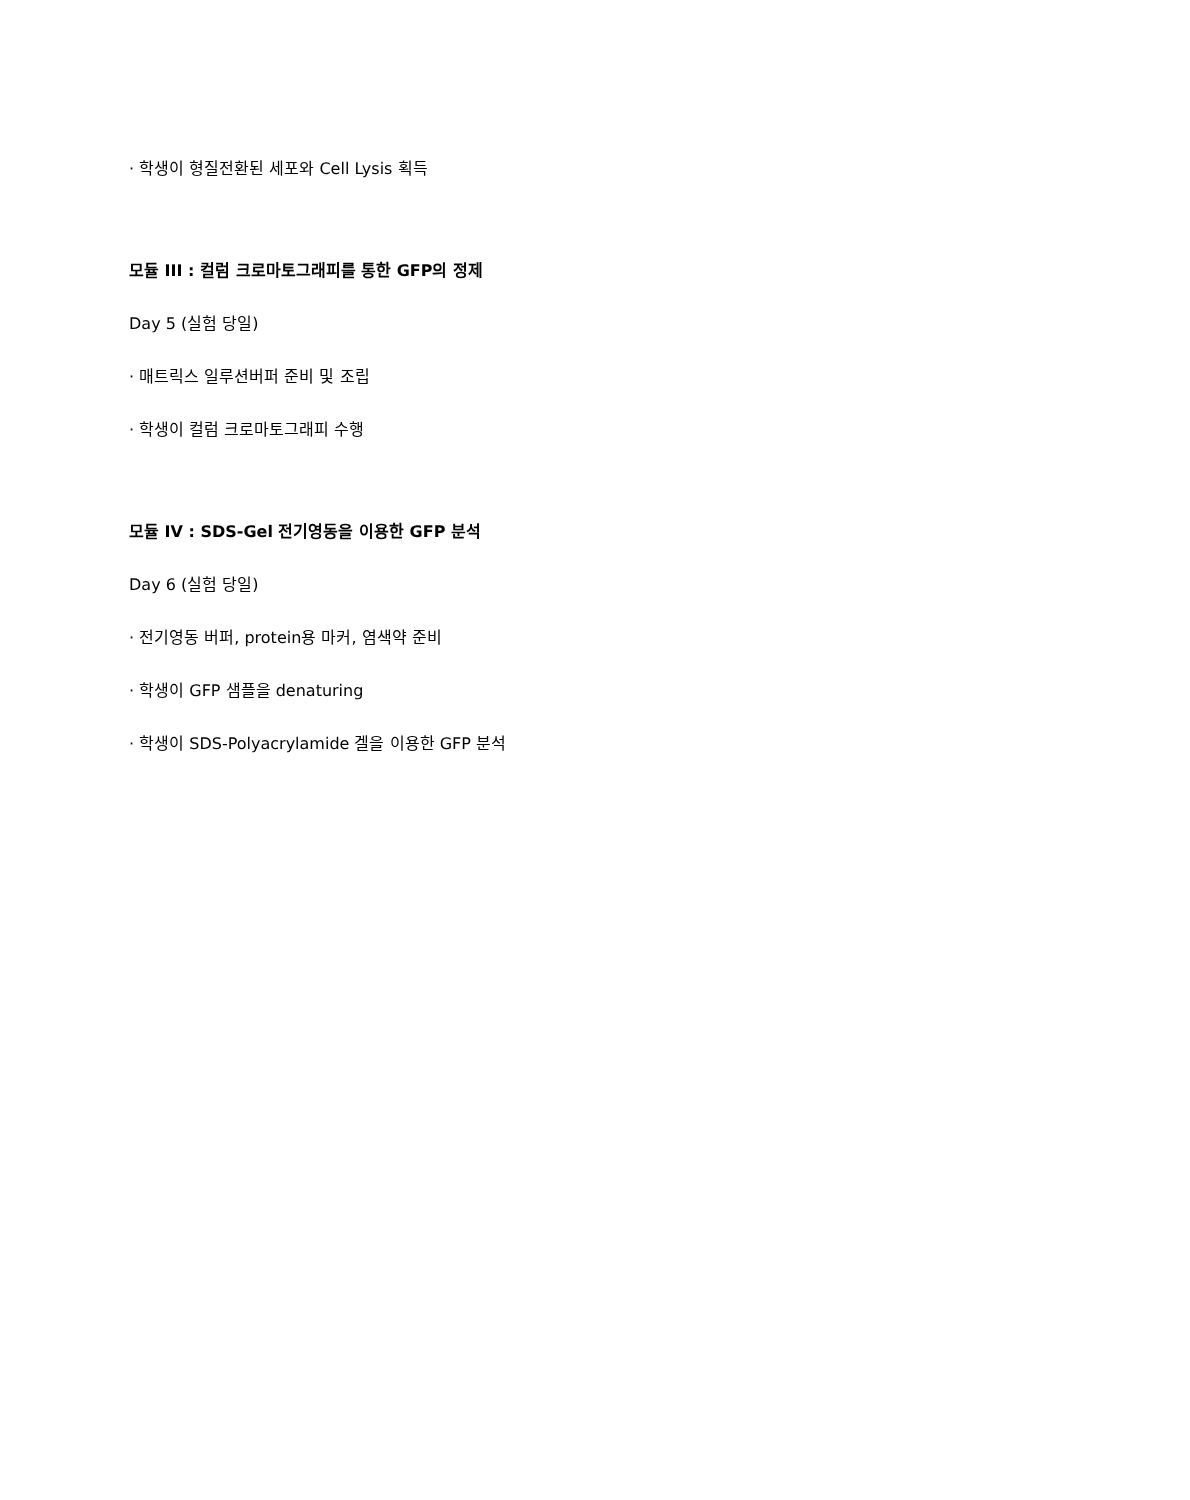· 학생이 형질전환된 세포와 Cell Lysis 획득
모듈 III : 컬럼 크로마토그래피를 통한 GFP의 정제
Day 5 (실험 당일)
· 매트릭스 일루션버퍼 준비 및 조립
· 학생이 컬럼 크로마토그래피 수행
모듈 IV : SDS-Gel 전기영동을 이용한 GFP 분석
Day 6 (실험 당일)
· 전기영동 버퍼, protein용 마커, 염색약 준비
· 학생이 GFP 샘플을 denaturing
· 학생이 SDS-Polyacrylamide 겔을 이용한 GFP 분석